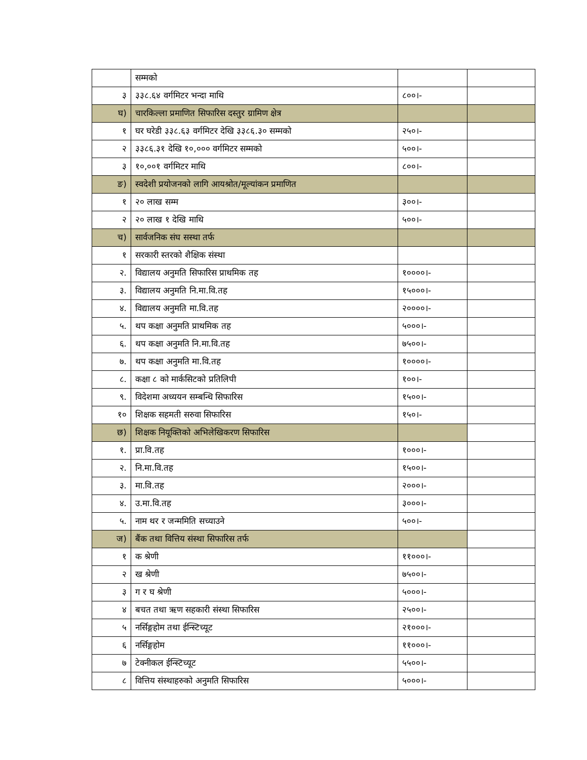| | सम्मको | | |
| ३ | ३३८.६४ वर्गमिटर भन्दा माथि | ८००।- | |
| घ) | चारकिल्ला प्रमाणित सिफारिस दस्तुर ग्रामिण क्षेत्र | | |
| १ | घर घरेडी ३३८.६३ वर्गमिटर देखि ३३८६.३० सम्मको | २५०।- | |
| २ | ३३८६.३१ देखि १०,००० वर्गमिटर सम्मको | ५००।- | |
| ३ | १०,००१ वर्गमिटर माथि | ८००।- | |
| ङ) | स्वदेशी प्रयोजनको लागि आयश्रोत/मूल्यांकन प्रमाणित | | |
| १ | २० लाख सम्म | ३००।- | |
| २ | २० लाख १ देखि माथि | ५००।- | |
| च) | सार्वजनिक संघ सस्था तर्फ | | |
| १ | सरकारी स्तरको शैक्षिक संस्था | | |
| २. | विद्यालय अनुमति सिफारिस प्राथमिक तह | १००००।- | |
| ३. | विद्यालय अनुमति नि.मा.वि.तह | १५०००।- | |
| ४. | विद्यालय अनुमति मा.वि.तह | २००००।- | |
| ५. | थप कक्षा अनुमति प्राथमिक तह | ५०००।- | |
| ६. | थप कक्षा अनुमति नि.मा.वि.तह | ७५००।- | |
| ७. | थप कक्षा अनुमति मा.वि.तह | १००००।- | |
| ८. | कक्षा ८ को मार्कसिटको प्रतिलिपी | १००।- | |
| ९. | विदेशमा अध्ययन सम्बन्धि सिफारिस | १५००।- | |
| १० | शिक्षक सहमती सरुवा सिफारिस | १५०।- | |
| छ) | शिक्षक नियूक्तिको अभिलेखिकरण सिफारिस | | |
| १. | प्रा.वि.तह | १०००।- | |
| २. | नि.मा.वि.तह | १५००।- | |
| ३. | मा.वि.तह | २०००।- | |
| ४. | उ.मा.वि.तह | ३०००।- | |
| ५. | नाम थर र जन्ममिति सच्याउने | ५००।- | |
| ज) | बैंक तथा वित्तिय संस्था सिफारिस तर्फ | | |
| १ | क श्रेणी | ११०००।- | |
| २ | ख श्रेणी | ७५००।- | |
| ३ | ग र घ श्रेणी | ५०००।- | |
| ४ | बचत तथा ऋण सहकारी संस्था सिफारिस | २५००।- | |
| ५ | नर्सिङ्गहोम तथा ईन्स्टिच्यूट | २१०००।- | |
| ६ | नर्सिङ्गहोम | ११०००।- | |
| ७ | टेक्नीकल ईन्स्टिच्यूट | ५५००।- | |
| ८ | वित्तिय संस्थाहरुको अनुमति सिफारिस | ५०००।- | |